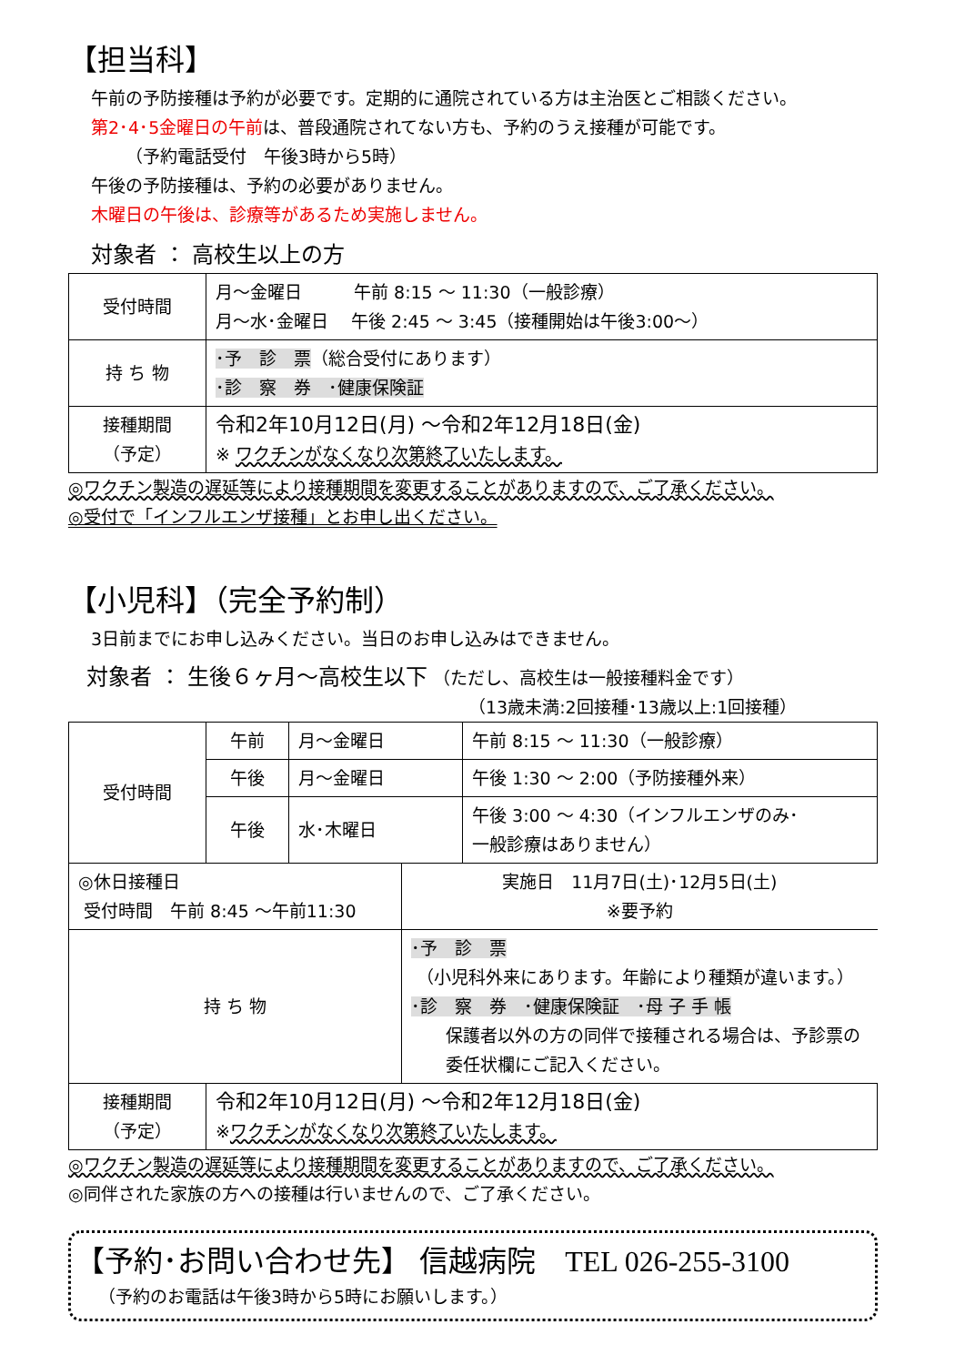【担当科】
午前の予防接種は予約が必要です。定期的に通院されている方は主治医とご相談ください。
第2･4･5金曜日の午前は、普段通院されてない方も、予約のうえ接種が可能です。
  （予約電話受付　午後3時から5時）
午後の予防接種は、予約の必要がありません。
木曜日の午後は、診療等があるため実施しません。
対象者 ： 高校生以上の方
| 受付時間 | 月～金曜日 午前 8:15 ～ 11:30（一般診療） 月～水･金曜日 午後 2:45 ～ 3:45（接種開始は午後3:00～） |
| 持 ち 物 | ･予 診 票 （総合受付にあります） ･診 察 券 ･健康保険証 |
| 接種期間 （予定） | 令和2年10月12日(月) ～令和2年12月18日(金) ※ ワクチンがなくなり次第終了いたします。 |
◎ワクチン製造の遅延等により接種期間を変更することがありますので、ご了承ください。
◎受付で「インフルエンザ接種」とお申し出ください。
【小児科】（完全予約制）
3日前までにお申し込みください。当日のお申し込みはできません。
対象者 ： 生後６ヶ月～高校生以下 （ただし、高校生は一般接種料金です）
（13歳未満:2回接種･13歳以上:1回接種）
| 受付時間 | 午前 | 月～金曜日 | 午前 8:15 ～ 11:30（一般診療） |
| | 午後 | 月～金曜日 | 午後 1:30 ～ 2:00（予防接種外来） |
| | 午後 | 水･木曜日 | 午後 3:00 ～ 4:30（インフルエンザのみ･ 一般診療はありません） |
| / ◎休日接種日 受付時間 午前 8:45 ～午前11:30 / 実施日 11月7日(土)･12月5日(土) ※要予約 / / 持 ち 物 / ･予 診 票 （小児科外来にあります。年齢により種類が違います。） ･診 察 券 ･健康保険証 ･母 子 手 帳 保護者以外の方の同伴で接種される場合は、予診票の 委任状欄にご記入ください。 / | | | |
| 接種期間 （予定） | 令和2年10月12日(月) ～令和2年12月18日(金) ※ ワクチンがなくなり次第終了いたします。 | | |
◎ワクチン製造の遅延等により接種期間を変更することがありますので、ご了承ください。
◎同伴された家族の方への接種は行いませんので、ご了承ください。
【予約･お問い合わせ先】 信越病院　TEL 026-255-3100
（予約のお電話は午後3時から5時にお願いします。）